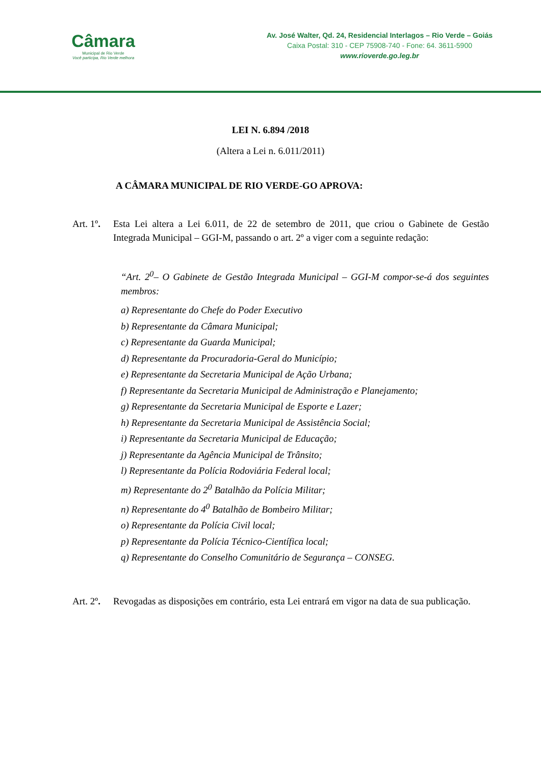Câmara
Municipal de Rio Verde
Você participa, Rio Verde melhora
Av. José Walter, Qd. 24, Residencial Interlagos – Rio Verde – Goiás
Caixa Postal: 310 - CEP 75908-740 - Fone: 64. 3611-5900
www.rioverde.go.leg.br
LEI N. 6.894 /2018
(Altera a Lei n. 6.011/2011)
A CÂMARA MUNICIPAL DE RIO VERDE-GO APROVA:
Art. 1º.
Esta Lei altera a Lei 6.011, de 22 de setembro de 2011, que criou o Gabinete de Gestão Integrada Municipal – GGI-M, passando o art. 2º a viger com a seguinte redação:
“Art. 2<sup>0</sup>– O Gabinete de Gestão Integrada Municipal – GGI-M compor-se-á dos seguintes membros:
a) Representante do Chefe do Poder Executivo
b) Representante da Câmara Municipal;
c) Representante da Guarda Municipal;
d) Representante da Procuradoria-Geral do Município;
e) Representante da Secretaria Municipal de Ação Urbana;
f) Representante da Secretaria Municipal de Administração e Planejamento;
g) Representante da Secretaria Municipal de Esporte e Lazer;
h) Representante da Secretaria Municipal de Assistência Social;
i) Representante da Secretaria Municipal de Educação;
j) Representante da Agência Municipal de Trânsito;
l) Representante da Polícia Rodoviária Federal local;
m) Representante do 2<sup>0</sup> Batalhão da Polícia Militar;
n) Representante do 4<sup>0</sup> Batalhão de Bombeiro Militar;
o) Representante da Polícia Civil local;
p) Representante da Polícia Técnico-Científica local;
q) Representante do Conselho Comunitário de Segurança – CONSEG.
Art. 2º.
Revogadas as disposições em contrário, esta Lei entrará em vigor na data de sua publicação.